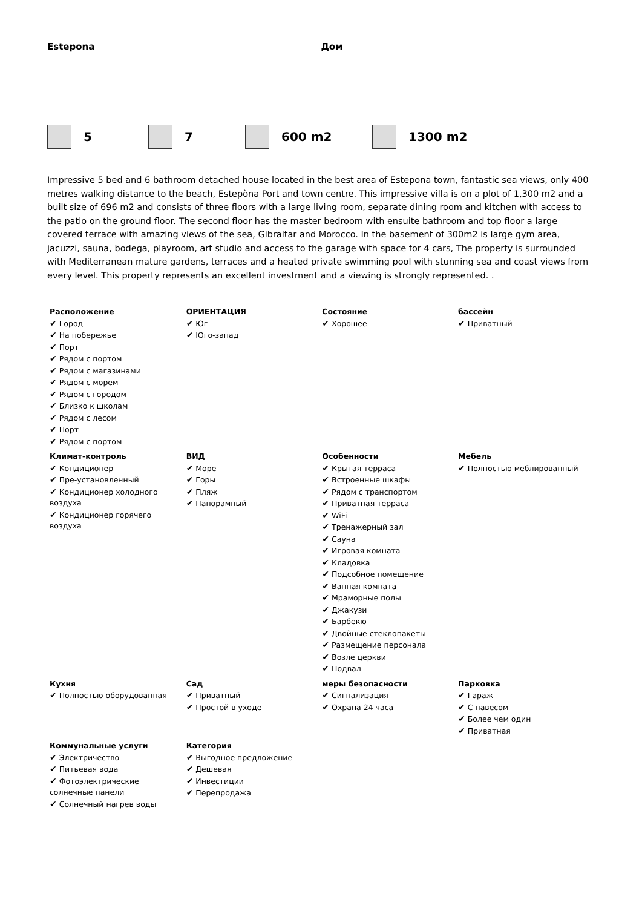Estepona Дом
5 7 600 m2 1300 m2
Impressive 5 bed and 6 bathroom detached house located in the best area of Estepona town, fantastic sea views, only 400 metres walking distance to the beach, Estepòna Port and town centre. This impressive villa is on a plot of 1,300 m2 and a built size of 696 m2 and consists of three floors with a large living room, separate dining room and kitchen with access to the patio on the ground floor. The second floor has the master bedroom with ensuite bathroom and top floor a large covered terrace with amazing views of the sea, Gibraltar and Morocco. In the basement of 300m2 is large gym area, jacuzzi, sauna, bodega, playroom, art studio and access to the garage with space for 4 cars, The property is surrounded with Mediterranean mature gardens, terraces and a heated private swimming pool with stunning sea and coast views from every level. This property represents an excellent investment and a viewing is strongly represented. .
| Расположение ✔ Город ✔ На побережье ✔ Порт ✔ Рядом с портом ✔ Рядом с магазинами ✔ Рядом с морем ✔ Рядом с городом ✔ Близко к школам ✔ Рядом с лесом ✔ Порт ✔ Рядом с портом | ОРИЕНТАЦИЯ ✔ Юг ✔ Юго-запад | Состояние ✔ Хорошее | бассейн ✔ Приватный |
| Климат-контроль ✔ Кондиционер ✔ Пре-установленный ✔ Кондиционер холодного воздуха ✔ Кондиционер горячего воздуха | ВИД ✔ Море ✔ Горы ✔ Пляж ✔ Панорамный | Особенности ✔ Крытая терраса ✔ Встроенные шкафы ✔ Рядом с транспортом ✔ Приватная терраса ✔ WiFi ✔ Тренажерный зал ✔ Сауна ✔ Игровая комната ✔ Кладовка ✔ Подсобное помещение ✔ Ванная комната ✔ Мраморные полы ✔ Джакузи ✔ Барбекю ✔ Двойные стеклопакеты ✔ Размещение персонала ✔ Возле церкви ✔ Подвал | Мебель ✔ Полностью меблированный |
| Кухня ✔ Полностью оборудованная | Сад ✔ Приватный ✔ Простой в уходе | меры безопасности ✔ Сигнализация ✔ Охрана 24 часа | Парковка ✔ Гараж ✔ С навесом ✔ Более чем один ✔ Приватная |
| Коммунальные услуги ✔ Электричество ✔ Питьевая вода ✔ Фотоэлектрические солнечные панели ✔ Солнечный нагрев воды | Категория ✔ Выгодное предложение ✔ Дешевая ✔ Инвестиции ✔ Перепродажа | | |